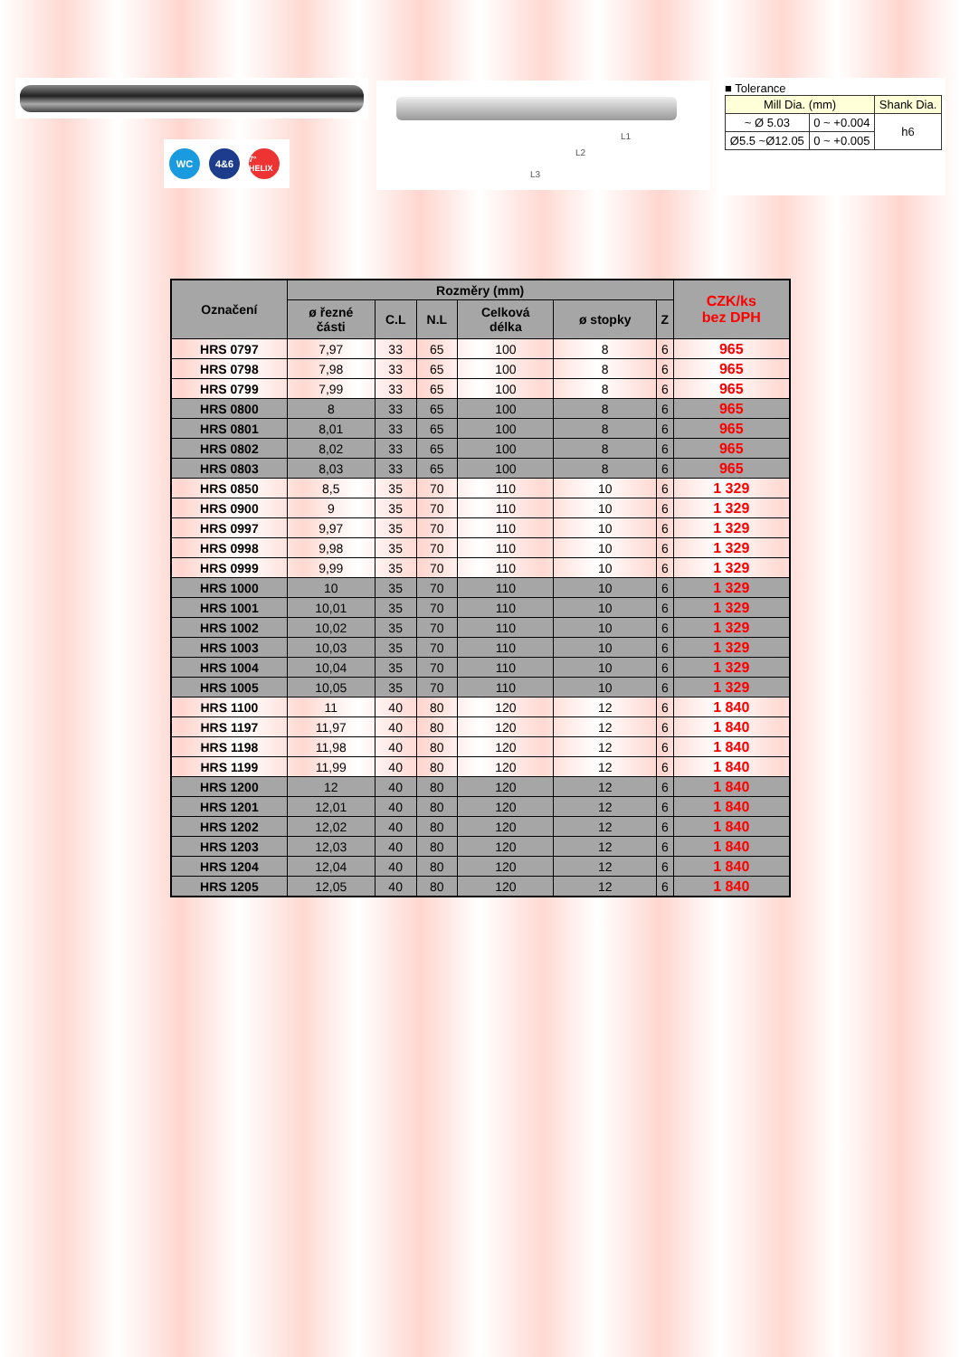WC 4&6
7° HELIX
L1
L2
L3
■ Tolerance
| Mill Dia. (mm) | | Shank Dia. |
| ~ Ø 5.03 | 0 ~ +0.004 | h6 |
| Ø5.5 ~Ø12.05 | 0 ~ +0.005 | |
| Označení | Rozměry (mm) | | | | | | CZK/ks bez DPH |
| --- | --- | --- | --- | --- | --- | --- | --- |
| | ø řezné části | C.L | N.L | Celková délka | ø stopky | Z | |
| HRS 0797 | 7,97 | 33 | 65 | 100 | 8 | 6 | 965 |
| HRS 0798 | 7,98 | 33 | 65 | 100 | 8 | 6 | 965 |
| HRS 0799 | 7,99 | 33 | 65 | 100 | 8 | 6 | 965 |
| HRS 0800 | 8 | 33 | 65 | 100 | 8 | 6 | 965 |
| HRS 0801 | 8,01 | 33 | 65 | 100 | 8 | 6 | 965 |
| HRS 0802 | 8,02 | 33 | 65 | 100 | 8 | 6 | 965 |
| HRS 0803 | 8,03 | 33 | 65 | 100 | 8 | 6 | 965 |
| HRS 0850 | 8,5 | 35 | 70 | 110 | 10 | 6 | 1 329 |
| HRS 0900 | 9 | 35 | 70 | 110 | 10 | 6 | 1 329 |
| HRS 0997 | 9,97 | 35 | 70 | 110 | 10 | 6 | 1 329 |
| HRS 0998 | 9,98 | 35 | 70 | 110 | 10 | 6 | 1 329 |
| HRS 0999 | 9,99 | 35 | 70 | 110 | 10 | 6 | 1 329 |
| HRS 1000 | 10 | 35 | 70 | 110 | 10 | 6 | 1 329 |
| HRS 1001 | 10,01 | 35 | 70 | 110 | 10 | 6 | 1 329 |
| HRS 1002 | 10,02 | 35 | 70 | 110 | 10 | 6 | 1 329 |
| HRS 1003 | 10,03 | 35 | 70 | 110 | 10 | 6 | 1 329 |
| HRS 1004 | 10,04 | 35 | 70 | 110 | 10 | 6 | 1 329 |
| HRS 1005 | 10,05 | 35 | 70 | 110 | 10 | 6 | 1 329 |
| HRS 1100 | 11 | 40 | 80 | 120 | 12 | 6 | 1 840 |
| HRS 1197 | 11,97 | 40 | 80 | 120 | 12 | 6 | 1 840 |
| HRS 1198 | 11,98 | 40 | 80 | 120 | 12 | 6 | 1 840 |
| HRS 1199 | 11,99 | 40 | 80 | 120 | 12 | 6 | 1 840 |
| HRS 1200 | 12 | 40 | 80 | 120 | 12 | 6 | 1 840 |
| HRS 1201 | 12,01 | 40 | 80 | 120 | 12 | 6 | 1 840 |
| HRS 1202 | 12,02 | 40 | 80 | 120 | 12 | 6 | 1 840 |
| HRS 1203 | 12,03 | 40 | 80 | 120 | 12 | 6 | 1 840 |
| HRS 1204 | 12,04 | 40 | 80 | 120 | 12 | 6 | 1 840 |
| HRS 1205 | 12,05 | 40 | 80 | 120 | 12 | 6 | 1 840 |